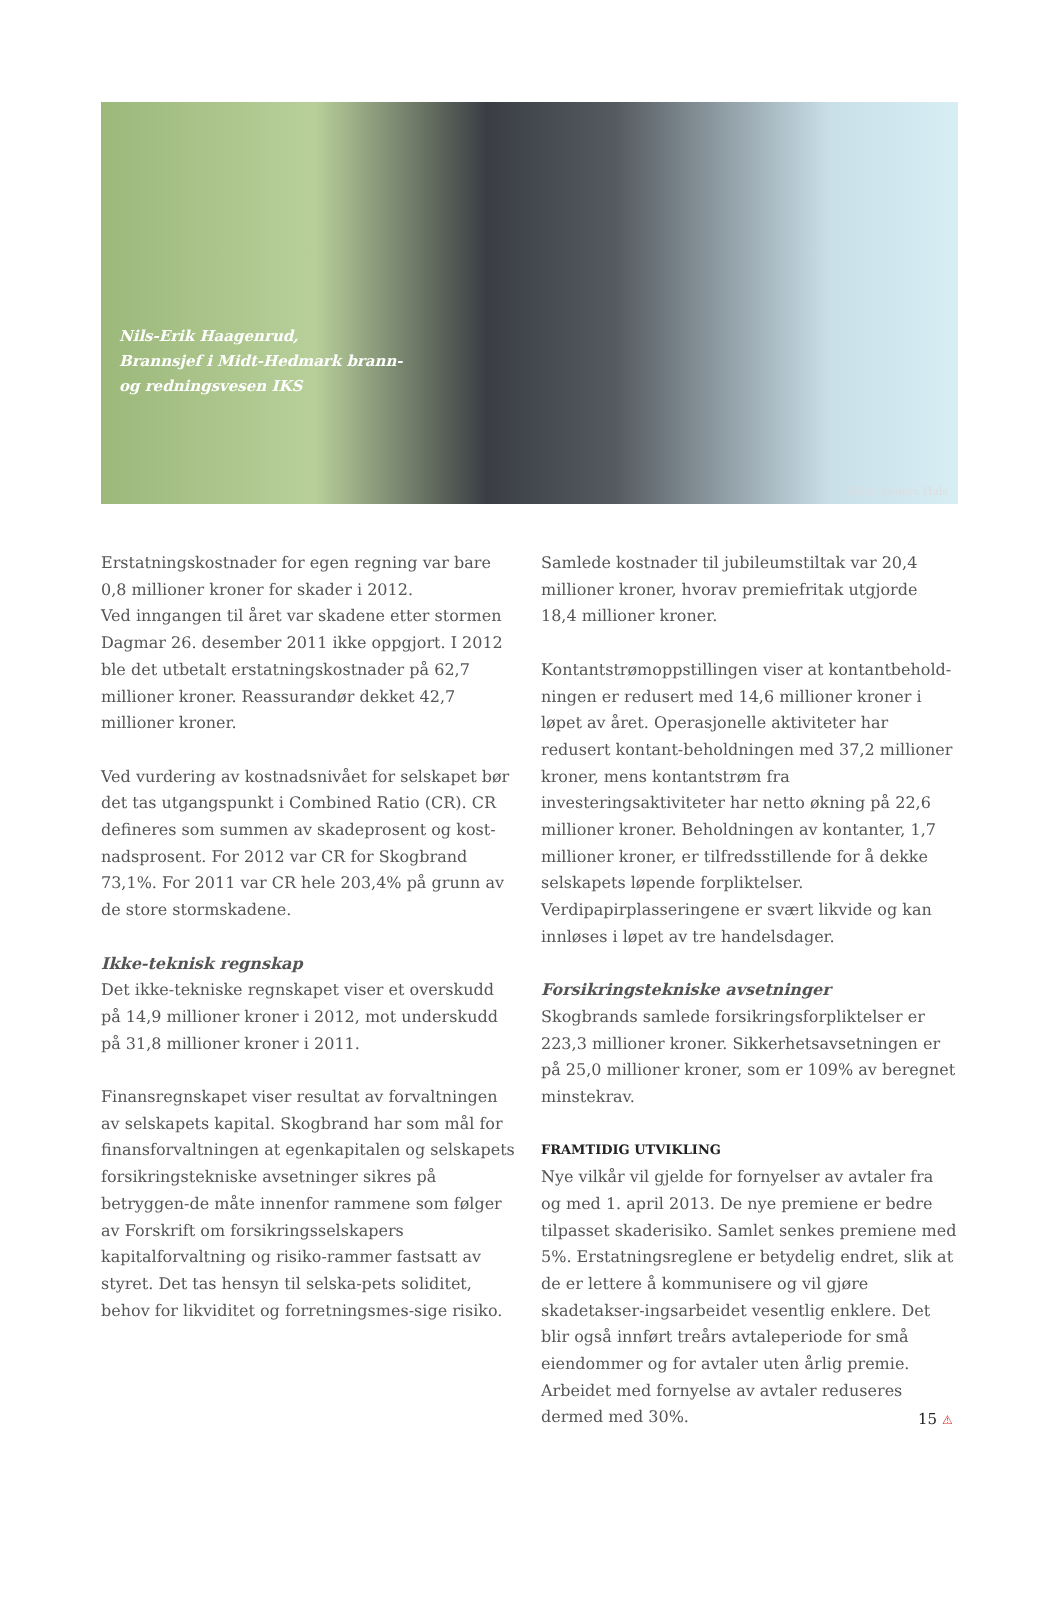Nils-Erik Haagenrud,
Brannsjef i Midt-Hedmark brann-
og redningsvesen IKS
Foto: Anders Hals
Erstatningskostnader for egen regning var bare 0,8 millioner kroner for skader i 2012.
Ved inngangen til året var skadene etter stormen Dagmar 26. desember 2011 ikke oppgjort. I 2012 ble det utbetalt erstatningskostnader på 62,7 millioner kroner. Reassurandør dekket 42,7 millioner kroner.
Ved vurdering av kostnadsnivået for selskapet bør det tas utgangspunkt i Combined Ratio (CR). CR defineres som summen av skadeprosent og kost-nadsprosent. For 2012 var CR for Skogbrand 73,1%. For 2011 var CR hele 203,4% på grunn av de store stormskadene.
Ikke-teknisk regnskap
Det ikke-tekniske regnskapet viser et overskudd på 14,9 millioner kroner i 2012, mot underskudd på 31,8 millioner kroner i 2011.
Finansregnskapet viser resultat av forvaltningen av selskapets kapital. Skogbrand har som mål for finansforvaltningen at egenkapitalen og selskapets forsikringstekniske avsetninger sikres på betryggen-de måte innenfor rammene som følger av Forskrift om forsikringsselskapers kapitalforvaltning og risiko-rammer fastsatt av styret. Det tas hensyn til selska-pets soliditet, behov for likviditet og forretningsmes-sige risiko.
Samlede kostnader til jubileumstiltak var 20,4 millioner kroner, hvorav premiefritak utgjorde 18,4 millioner kroner.
Kontantstrømoppstillingen viser at kontantbehold-ningen er redusert med 14,6 millioner kroner i løpet av året. Operasjonelle aktiviteter har redusert kontant-beholdningen med 37,2 millioner kroner, mens kontantstrøm fra investeringsaktiviteter har netto økning på 22,6 millioner kroner. Beholdningen av kontanter, 1,7 millioner kroner, er tilfredsstillende for å dekke selskapets løpende forpliktelser. Verdipapirplasseringene er svært likvide og kan innløses i løpet av tre handelsdager.
Forsikringstekniske avsetninger
Skogbrands samlede forsikringsforpliktelser er 223,3 millioner kroner. Sikkerhetsavsetningen er på 25,0 millioner kroner, som er 109% av beregnet minstekrav.
FRAMTIDIG UTVIKLING
Nye vilkår vil gjelde for fornyelser av avtaler fra og med 1. april 2013. De nye premiene er bedre tilpasset skaderisiko. Samlet senkes premiene med 5%. Erstatningsreglene er betydelig endret, slik at de er lettere å kommunisere og vil gjøre skadetakser-ingsarbeidet vesentlig enklere. Det blir også innført treårs avtaleperiode for små eiendommer og for avtaler uten årlig premie. Arbeidet med fornyelse av avtaler reduseres dermed med 30%.
15 ⚠